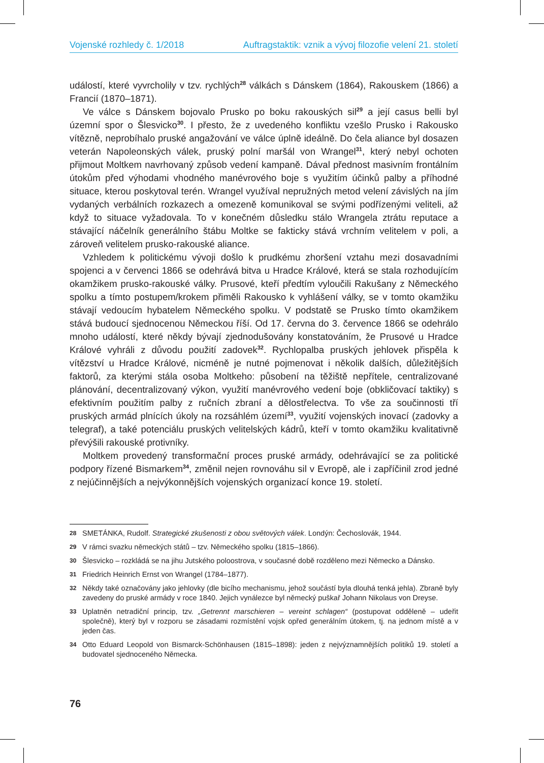Vojenské rozhledy č. 1/2018 Auftragstaktik: vznik a vývoj filozofie velení 21. století
událostí, které vyvrcholily v tzv. rychlých<sup>28</sup> válkách s Dánskem (1864), Rakouskem (1866) a Francií (1870–1871).
Ve válce s Dánskem bojovalo Prusko po boku rakouských sil<sup>29</sup> a její casus belli byl územní spor o Šlesvicko<sup>30</sup>. I přesto, že z uvedeného konfliktu vzešlo Prusko i Rakousko vítězně, neprobíhalo pruské angažování ve válce úplně ideálně. Do čela aliance byl dosazen veterán Napoleonských válek, pruský polní maršál von Wrangel<sup>31</sup>, který nebyl ochoten přijmout Moltkem navrhovaný způsob vedení kampaně. Dával přednost masivním frontálním útokům před výhodami vhodného manévrového boje s využitím účinků palby a příhodné situace, kterou poskytoval terén. Wrangel využíval nepružných metod velení závislých na jím vydaných verbálních rozkazech a omezeně komunikoval se svými podřízenými veliteli, až když to situace vyžadovala. To v konečném důsledku stálo Wrangela ztrátu reputace a stávající náčelník generálního štábu Moltke se fakticky stává vrchním velitelem v poli, a zároveň velitelem prusko-rakouské aliance.
Vzhledem k politickému vývoji došlo k prudkému zhoršení vztahu mezi dosavadními spojenci a v červenci 1866 se odehrává bitva u Hradce Králové, která se stala rozhodujícím okamžikem prusko-rakouské války. Prusové, kteří předtím vyloučili Rakušany z Německého spolku a tímto postupem/krokem přiměli Rakousko k vyhlášení války, se v tomto okamžiku stávají vedoucím hybatelem Německého spolku. V podstatě se Prusko tímto okamžikem stává budoucí sjednocenou Německou říší. Od 17. června do 3. července 1866 se odehrálo mnoho událostí, které někdy bývají zjednodušovány konstatováním, že Prusové u Hradce Králové vyhráli z důvodu použití zadovek<sup>32</sup>. Rychlopalba pruských jehlovek přispěla k vítězství u Hradce Králové, nicméně je nutné pojmenovat i několik dalších, důležitějších faktorů, za kterými stála osoba Moltkeho: působení na těžiště nepřítele, centralizované plánování, decentralizovaný výkon, využití manévrového vedení boje (obkličovací taktiky) s efektivním použitím palby z ručních zbraní a dělostřelectva. To vše za součinnosti tří pruských armád plnících úkoly na rozsáhlém území<sup>33</sup>, využití vojenských inovací (zadovky a telegraf), a také potenciálu pruských velitelských kádrů, kteří v tomto okamžiku kvalitativně převýšili rakouské protivníky.
Moltkem provedený transformační proces pruské armády, odehrávající se za politické podpory řízené Bismarkem<sup>34</sup>, změnil nejen rovnováhu sil v Evropě, ale i zapříčinil zrod jedné z nejúčinnějších a nejvýkonnějších vojenských organizací konce 19. století.
28 SMETÁNKA, Rudolf. Strategické zkušenosti z obou světových válek. Londýn: Čechoslovák, 1944.
29 V rámci svazku německých států – tzv. Německého spolku (1815–1866).
30 Šlesvicko – rozkládá se na jihu Jutského poloostrova, v současné době rozděleno mezi Německo a Dánsko.
31 Friedrich Heinrich Ernst von Wrangel (1784–1877).
32 Někdy také označovány jako jehlovky (dle bicího mechanismu, jehož součástí byla dlouhá tenká jehla). Zbraně byly zavedeny do pruské armády v roce 1840. Jejich vynálezce byl německý puškař Johann Nikolaus von Dreyse.
33 Uplatněn netradiční princip, tzv. „Getrennt marschieren – vereint schlagen“ (postupovat odděleně – udeřit společně), který byl v rozporu se zásadami rozmístění vojsk opřed generálním útokem, tj. na jednom místě a v jeden čas.
34 Otto Eduard Leopold von Bismarck-Schönhausen (1815–1898): jeden z nejvýznamnějších politiků 19. století a budovatel sjednoceného Německa.
76